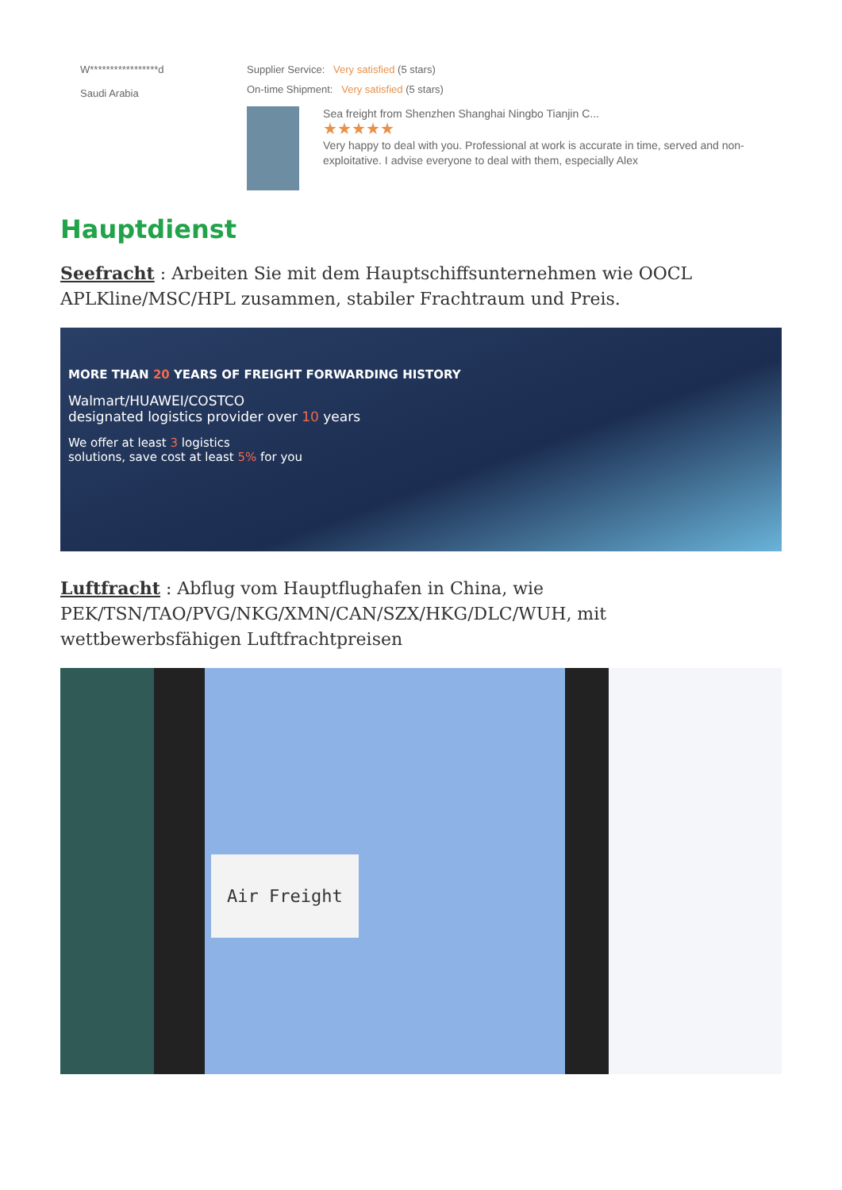W*****************d
Saudi Arabia
Supplier Service: Very satisfied (5 stars)
On-time Shipment: Very satisfied (5 stars)
Sea freight from Shenzhen Shanghai Ningbo Tianjin C...
★★★★★
Very happy to deal with you. Professional at work is accurate in time, served and non-exploitative. I advise everyone to deal with them, especially Alex
Hauptdienst
Seefracht : Arbeiten Sie mit dem Hauptschiffsunternehmen wie OOCL APLKline/MSC/HPL zusammen, stabiler Frachtraum und Preis.
MORE THAN 20 YEARS OF FREIGHT FORWARDING HISTORY
Walmart/HUAWEI/COSTCO
designated logistics provider over 10 years
We offer at least 3 logistics
solutions, save cost at least 5% for you
Luftfracht : Abflug vom Hauptflughafen in China, wie PEK/TSN/TAO/PVG/NKG/XMN/CAN/SZX/HKG/DLC/WUH, mit wettbewerbsfähigen Luftfrachtpreisen
Air Freight